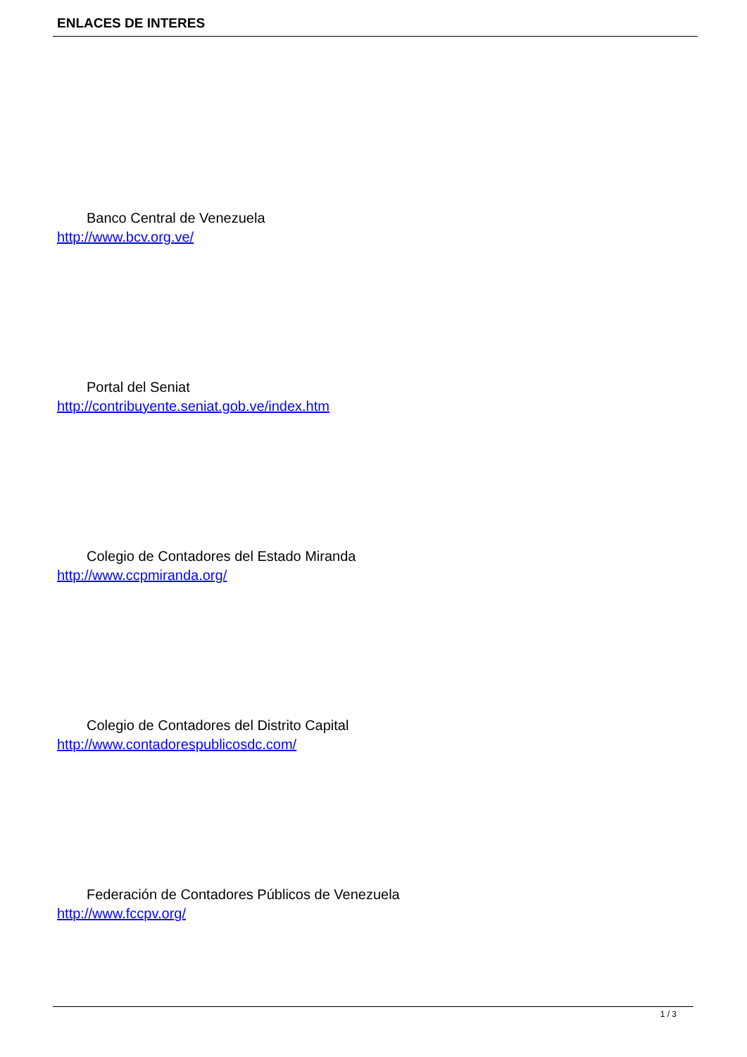ENLACES DE INTERES
Banco Central de Venezuela
http://www.bcv.org.ve/
Portal del Seniat
http://contribuyente.seniat.gob.ve/index.htm
Colegio de Contadores del Estado Miranda
http://www.ccpmiranda.org/
Colegio de Contadores del Distrito Capital
http://www.contadorespublicosdc.com/
Federación de Contadores Públicos de Venezuela
http://www.fccpv.org/
1 / 3